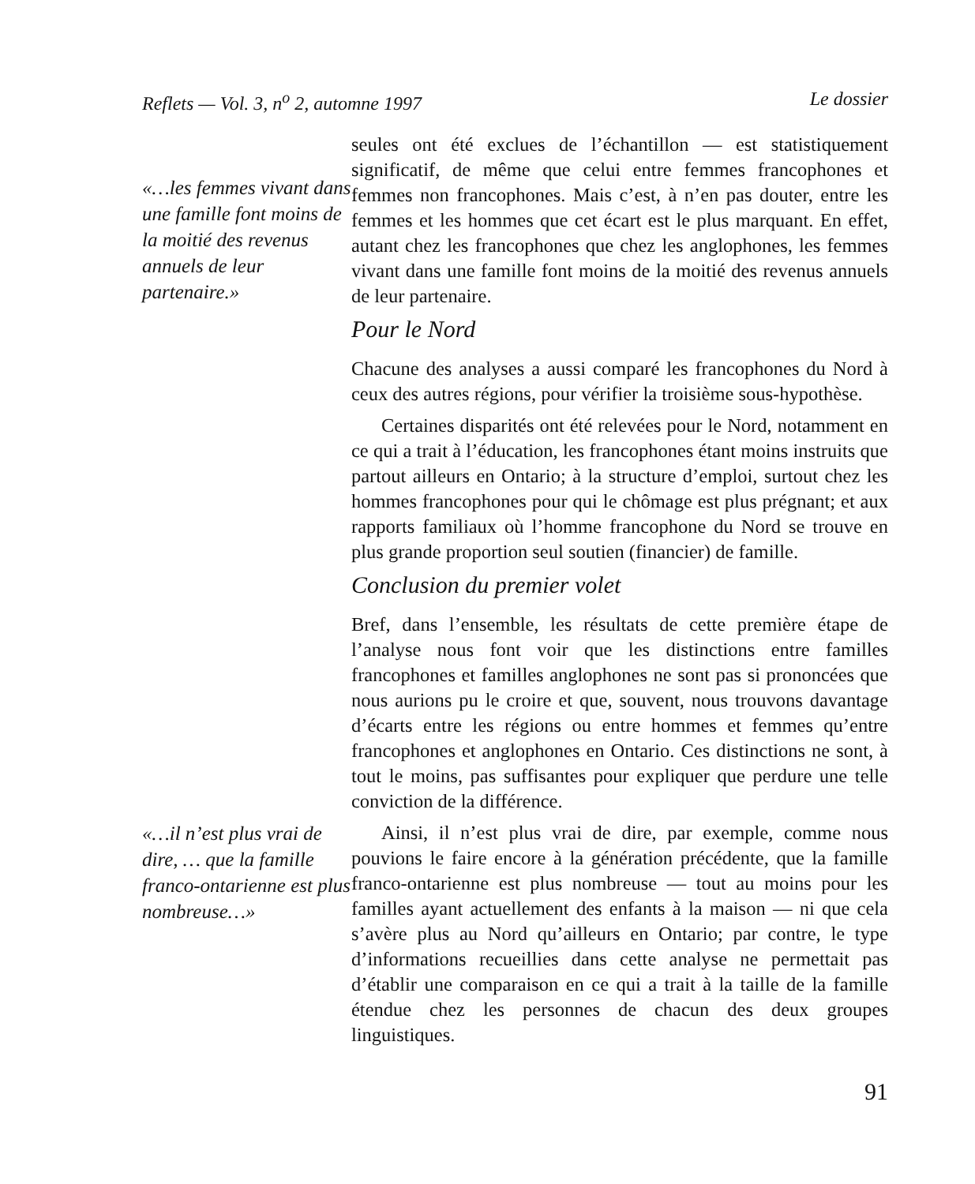Reflets — Vol. 3, n<sup>o</sup> 2, automne 1997 Le dossier
«…les femmes vivant dans une famille font moins de la moitié des revenus annuels de leur partenaire.»
seules ont été exclues de l’échantillon — est statistiquement significatif, de même que celui entre femmes francophones et femmes non francophones. Mais c’est, à n’en pas douter, entre les femmes et les hommes que cet écart est le plus marquant. En effet, autant chez les francophones que chez les anglophones, les femmes vivant dans une famille font moins de la moitié des revenus annuels de leur partenaire.
Pour le Nord
Chacune des analyses a aussi comparé les francophones du Nord à ceux des autres régions, pour vérifier la troisième sous-hypothèse.
Certaines disparités ont été relevées pour le Nord, notamment en ce qui a trait à l’éducation, les francophones étant moins instruits que partout ailleurs en Ontario; à la structure d’emploi, surtout chez les hommes francophones pour qui le chômage est plus prégnant; et aux rapports familiaux où l’homme francophone du Nord se trouve en plus grande proportion seul soutien (financier) de famille.
Conclusion du premier volet
Bref, dans l’ensemble, les résultats de cette première étape de l’analyse nous font voir que les distinctions entre familles francophones et familles anglophones ne sont pas si prononcées que nous aurions pu le croire et que, souvent, nous trouvons davantage d’écarts entre les régions ou entre hommes et femmes qu’entre francophones et anglophones en Ontario. Ces distinctions ne sont, à tout le moins, pas suffisantes pour expliquer que perdure une telle conviction de la différence.
«…il n’est plus vrai de dire, … que la famille franco-ontarienne est plus nombreuse…»
Ainsi, il n’est plus vrai de dire, par exemple, comme nous pouvions le faire encore à la génération précédente, que la famille franco-ontarienne est plus nombreuse — tout au moins pour les familles ayant actuellement des enfants à la maison — ni que cela s’avère plus au Nord qu’ailleurs en Ontario; par contre, le type d’informations recueillies dans cette analyse ne permettait pas d’établir une comparaison en ce qui a trait à la taille de la famille étendue chez les personnes de chacun des deux groupes linguistiques.
91